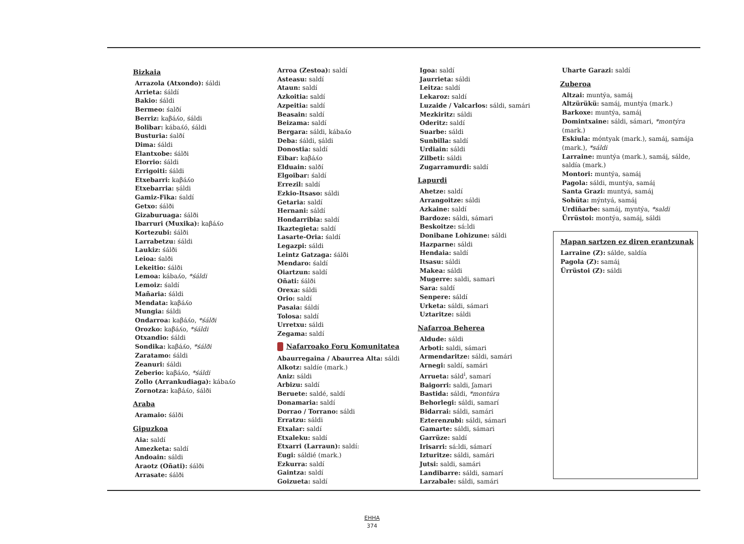Bizkaia
Arrazola (Atxondo): śáldi
Arrieta: śáldí
Bakio: śáldi
Bermeo: śalðí
Berriz: kaβáʎo, śáldi
Bolibar: kábaʎó, śáldi
Busturia: śalðí
Dima: śáldi
Elantxobe: śálði
Elorrio: śáldi
Errigoiti: śáldi
Etxebarri: kaβáʎo
Etxebarria: ṣáldi
Gamiz-Fika: śaldí
Getxo: śálði
Gizaburuaga: śálði
Ibarruri (Muxika): kaβáʎo
Kortezubi: śálði
Larrabetzu: śáldi
Laukiz: śálði
Leioa: śalði
Lekeitio: śálði
Lemoa: kábaʎo, *śáldi
Lemoiz: śaldí
Mañaria: śáldi
Mendata: kaβáʎo
Mungia: śáldi
Ondarroa: kaβáʎo, *śálði
Orozko: kaβáʎo, *śáldi
Otxandio: śáldi
Sondika: kaβáʎo, *śálði
Zaratamo: śáldi
Zeanuri: śáldi
Zeberio: kaβáʎo, *śáldi
Zollo (Arrankudiaga): kábaʎo
Zornotza: kaβáʎo, śálði
Araba
Aramaio: śálði
Gipuzkoa
Aia: saldí
Amezketa: saldí
Andoain: sáldi
Araotz (Oñati): śálði
Arrasate: śálði
Arroa (Zestoa): saldí
Asteasu: saldí
Ataun: saldí
Azkoitia: saldí
Azpeitia: saldí
Beasain: saldí
Beizama: saldí
Bergara: sáldi, kábaʎo
Deba: śáldi, ṣáldi
Donostia: saldí
Eibar: kaβáʎo
Elduain: salðí
Elgoibar: śaldí
Errezil: saldí
Ezkio-Itsaso: sáldi
Getaria: saldí
Hernani: sáldí
Hondarribia: saldí
Ikaztegieta: saldí
Lasarte-Oria: śaldí
Legazpi: sáldi
Leintz Gatzaga: śálði
Mendaro: śaldí
Oiartzun: saldí
Oñati: śálði
Orexa: sáldi
Orio: saldí
Pasaia: śáldí
Tolosa: saldí
Urretxu: sáldi
Zegama: saldí
Nafarroako Foru Komunitatea
Abaurregaina / Abaurrea Alta: sáldi
Alkotz: saldíe (mark.)
Aniz: sáldi
Arbizu: saldí
Beruete: saldé, saldí
Donamaria: saldí
Dorrao / Torrano: sáldi
Erratzu: sáldi
Etxalar: saldí
Etxaleku: saldí
Etxarri (Larraun): saldí:
Eugi: sáldié (mark.)
Ezkurra: saldí
Gaintza: saldí
Goizueta: saldí
Igoa: saldí
Jaurrieta: sáldi
Leitza: saldí
Lekaroz: saldí
Luzaide / Valcarlos: sáldi, samári
Mezkiritz: sáldi
Oderitz: saldí
Suarbe: sáldi
Sunbilla: saldí
Urdiain: sáldi
Zilbeti: sáldi
Zugarramurdi: saldí
Lapurdi
Ahetze: saldí
Arrangoitze: sáldi
Azkaine: saldí
Bardoze: sáldi, sámari
Beskoitze: sá:ldi
Donibane Lohizune: sáldi
Hazparne: sáldi
Hendaia: saldí
Itsasu: sáldi
Makea: sáldi
Mugerre: saldi, samari
Sara: saldí
Senpere: sáldí
Urketa: sáldi, sámari
Uztaritze: sáldi
Nafarroa Beherea
Aldude: sáldi
Arboti: saldi, sámari
Armendaritze: sáldi, samári
Arnegi: saldí, samári
Arrueta: sáld<sup>i</sup>, samarí
Baigorri: saldi, ʃamari
Bastida: sáldi, *montúra
Behorlegi: sáldi, samarí
Bidarrai: sáldi, samári
Ezterenzubi: sáldi, sámari
Gamarte: sáldi, sámari
Garrüze: saldí
Irisarri: sá:ldi, sámarí
Izturitze: sáldi, samári
Jutsi: saldi, samári
Landibarre: sáldi, samarí
Larzabale: sáldi, samári
Uharte Garazi: saldí
Zuberoa
Altzai: muntýa, samái̯
Altzürükü: samái̯, muntýa (mark.)
Barkoxe: muntýa, samái̯
Domintxaine: sáldi, sámari, *montýra (mark.)
Eskiula: móntyak (mark.), samái̯, samája (mark.), *sáldi
Larraine: muntýa (mark.), samái̯, sálde, saldía (mark.)
Montori: muntýa, samái̯
Pagola: sáldi, muntýa, samái̯
Santa Grazi: muntyá, samái̯
Sohüta: mýntyá, samái̯
Urdiñarbe: samái̯, myntýa, *saldi
Ürrüstoi: montýa, samái̯, sáldi
Mapan sartzen ez diren erantzunak
Larraine (Z): sálde, saldía
Pagola (Z): samái̯
Ürrüstoi (Z): sáldi
EHHA
374